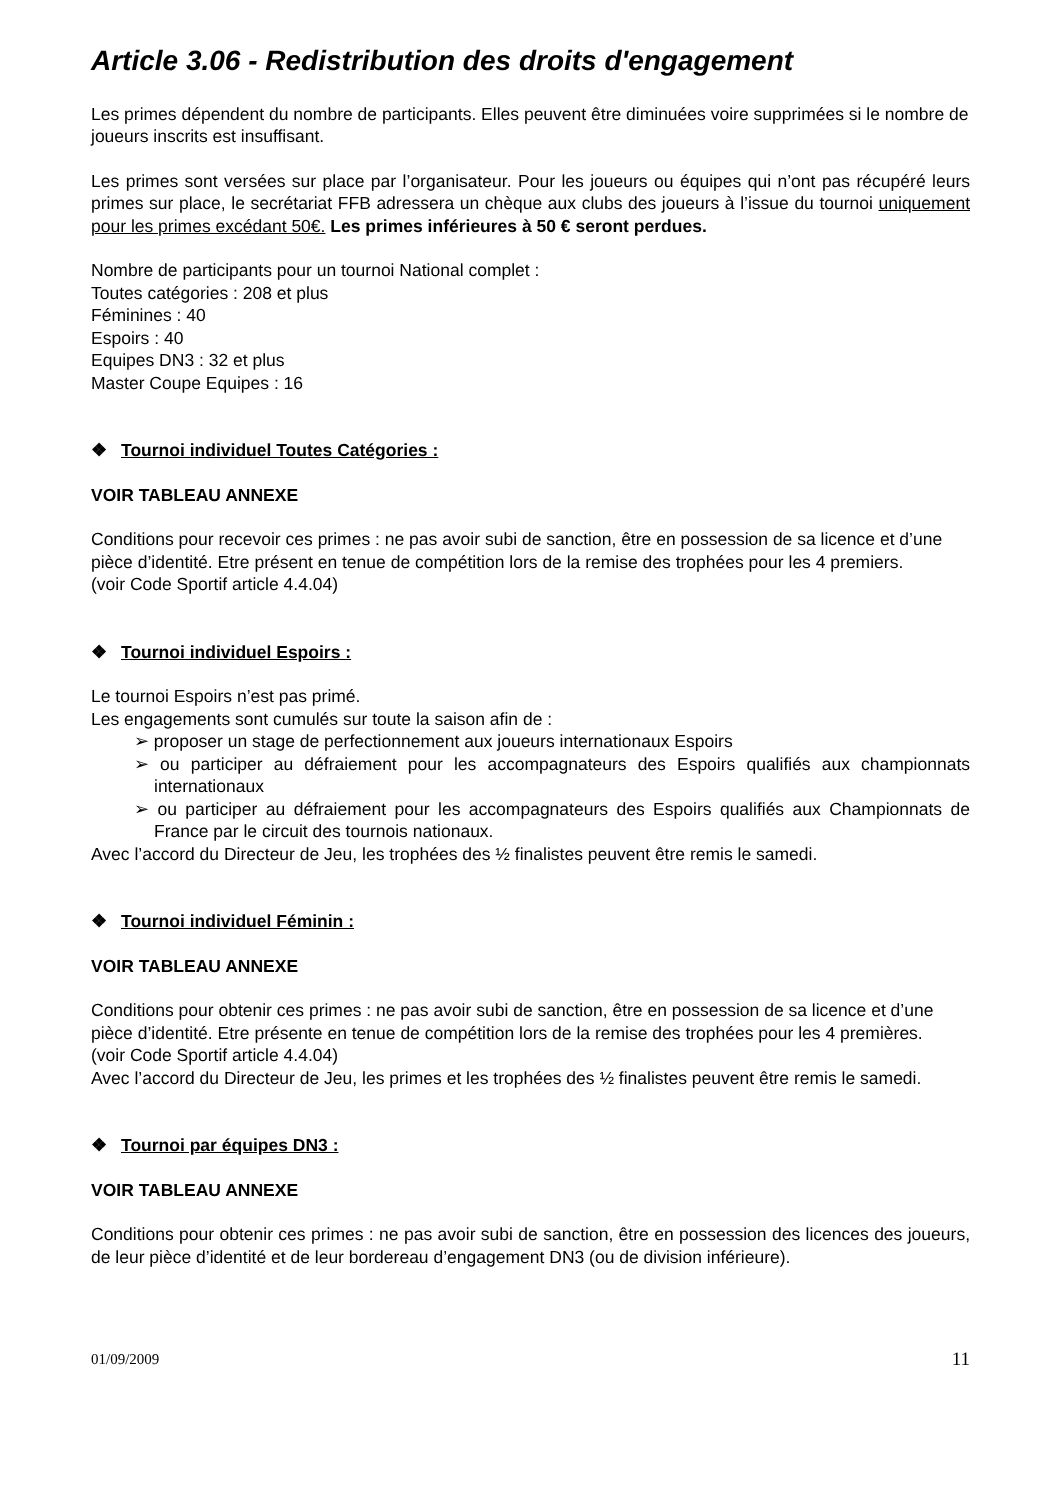Article 3.06 - Redistribution des droits d'engagement
Les primes dépendent du nombre de participants. Elles peuvent être diminuées voire supprimées si le nombre de joueurs inscrits est insuffisant.
Les primes sont versées sur place par l’organisateur. Pour les joueurs ou équipes qui n’ont pas récupéré leurs primes sur place, le secrétariat FFB adressera un chèque aux clubs des joueurs à l’issue du tournoi uniquement pour les primes excédant 50€. Les primes inférieures à 50 € seront perdues.
Nombre de participants pour un tournoi National complet :
Toutes catégories : 208 et plus
Féminines : 40
Espoirs : 40
Equipes DN3 : 32 et plus
Master Coupe Equipes : 16
❖ Tournoi individuel Toutes Catégories :
VOIR TABLEAU ANNEXE
Conditions pour recevoir ces primes : ne pas avoir subi de sanction, être en possession de sa licence et d’une pièce d’identité. Etre présent en tenue de compétition lors de la remise des trophées pour les 4 premiers.
(voir Code Sportif article 4.4.04)
❖ Tournoi individuel Espoirs :
Le tournoi Espoirs n’est pas primé.
Les engagements sont cumulés sur toute la saison afin de :
➢ proposer un stage de perfectionnement aux joueurs internationaux Espoirs
➢ ou participer au défraiement pour les accompagnateurs des Espoirs qualifiés aux championnats internationaux
➢ ou participer au défraiement pour les accompagnateurs des Espoirs qualifiés aux Championnats de France par le circuit des tournois nationaux.
Avec l’accord du Directeur de Jeu, les trophées des ½ finalistes peuvent être remis le samedi.
❖ Tournoi individuel Féminin :
VOIR TABLEAU ANNEXE
Conditions pour obtenir ces primes : ne pas avoir subi de sanction, être en possession de sa licence et d’une pièce d’identité. Etre présente en tenue de compétition lors de la remise des trophées pour les 4 premières.
(voir Code Sportif article 4.4.04)
Avec l’accord du Directeur de Jeu, les primes et les trophées des ½ finalistes peuvent être remis le samedi.
❖ Tournoi par équipes DN3 :
VOIR TABLEAU ANNEXE
Conditions pour obtenir ces primes : ne pas avoir subi de sanction, être en possession des licences des joueurs, de leur pièce d’identité et de leur bordereau d’engagement DN3 (ou de division inférieure).
01/09/2009 11